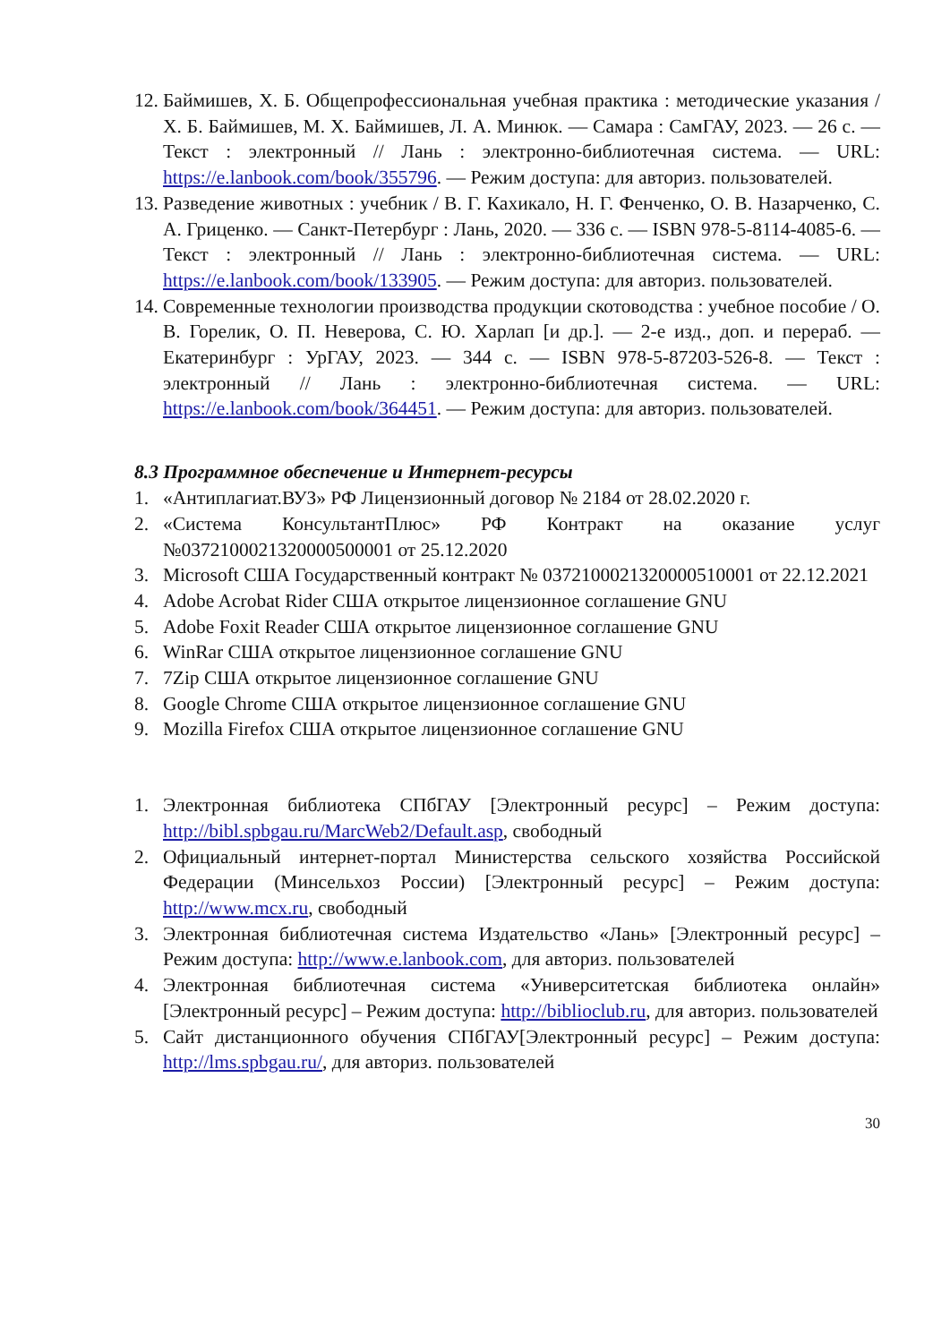12. Баймишев, Х. Б. Общепрофессиональная учебная практика : методические указания / Х. Б. Баймишев, М. Х. Баймишев, Л. А. Минюк. — Самара : СамГАУ, 2023. — 26 с. — Текст : электронный // Лань : электронно-библиотечная система. — URL: https://e.lanbook.com/book/355796. — Режим доступа: для авториз. пользователей.
13. Разведение животных : учебник / В. Г. Кахикало, Н. Г. Фенченко, О. В. Назарченко, С. А. Гриценко. — Санкт-Петербург : Лань, 2020. — 336 с. — ISBN 978-5-8114-4085-6. — Текст : электронный // Лань : электронно-библиотечная система. — URL: https://e.lanbook.com/book/133905. — Режим доступа: для авториз. пользователей.
14. Современные технологии производства продукции скотоводства : учебное пособие / О. В. Горелик, О. П. Неверова, С. Ю. Харлап [и др.]. — 2-е изд., доп. и перераб. — Екатеринбург : УрГАУ, 2023. — 344 с. — ISBN 978-5-87203-526-8. — Текст : электронный // Лань : электронно-библиотечная система. — URL: https://e.lanbook.com/book/364451. — Режим доступа: для авториз. пользователей.
8.3 Программное обеспечение и Интернет-ресурсы
1. «Антиплагиат.ВУЗ» РФ Лицензионный договор № 2184 от 28.02.2020 г.
2. «Система КонсультантПлюс» РФ Контракт на оказание услуг №0372100021320000500001 от 25.12.2020
3. Microsoft США Государственный контракт № 0372100021320000510001 от 22.12.2021
4. Adobe Acrobat Rider США открытое лицензионное соглашение GNU
5. Adobe Foxit Reader США открытое лицензионное соглашение GNU
6. WinRar США открытое лицензионное соглашение GNU
7. 7Zip США открытое лицензионное соглашение GNU
8. Google Chrome США открытое лицензионное соглашение GNU
9. Mozilla Firefox США открытое лицензионное соглашение GNU
1. Электронная библиотека СПбГАУ [Электронный ресурс] – Режим доступа: http://bibl.spbgau.ru/MarcWeb2/Default.asp, свободный
2. Официальный интернет-портал Министерства сельского хозяйства Российской Федерации (Минсельхоз России) [Электронный ресурс] – Режим доступа: http://www.mcx.ru, свободный
3. Электронная библиотечная система Издательство «Лань» [Электронный ресурс] – Режим доступа: http://www.e.lanbook.com, для авториз. пользователей
4. Электронная библиотечная система «Университетская библиотека онлайн» [Электронный ресурс] – Режим доступа: http://biblioclub.ru, для авториз. пользователей
5. Сайт дистанционного обучения СПбГАУ[Электронный ресурс] – Режим доступа: http://lms.spbgau.ru/, для авториз. пользователей
30